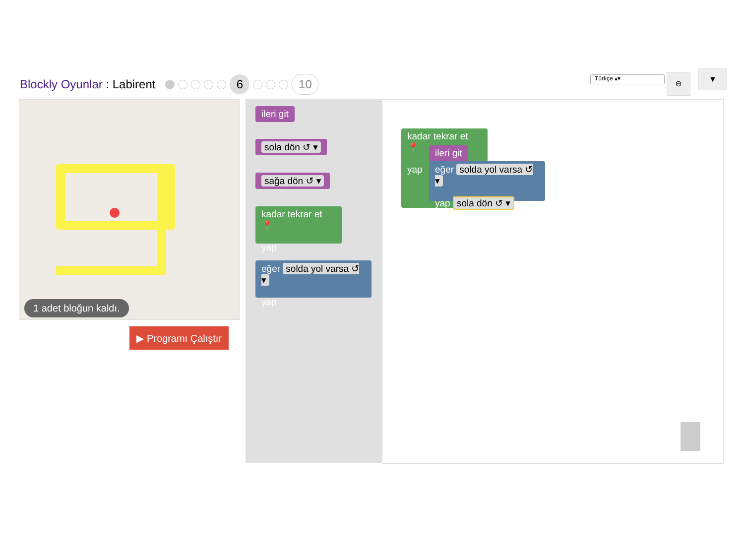Blockly Oyunlar : Labirent
6 10
Türkçe ▴▾ ⊖ ▼
1 adet bloğun kaldı.
▶ Programı Çalıştır
ileri git
sola dön ↺ ▾
sağa dön ↺ ▾
kadar tekrar et 📍
yap
eğer solda yol varsa ↺ ▾
yap
kadar tekrar et 📍
yap
ileri git
eğer solda yol varsa ↺ ▾
yap sola dön ↺ ▾